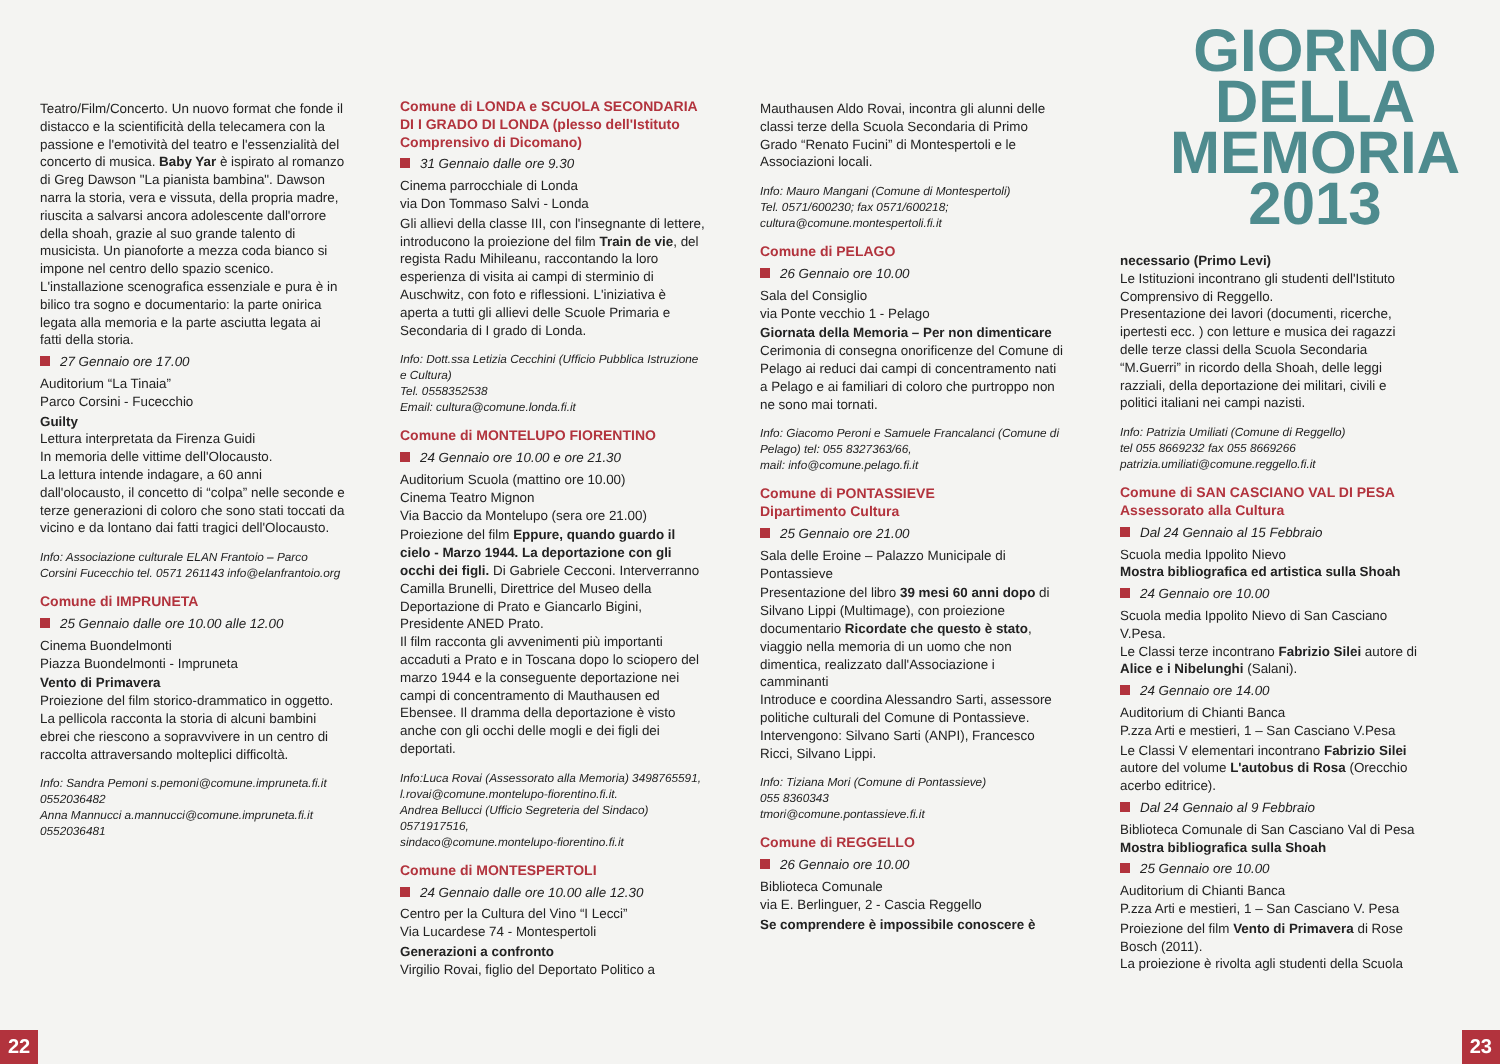GIORNO
DELLA
MEMORIA
2013
Teatro/Film/Concerto. Un nuovo format che fonde il distacco e la scientificità della telecamera con la passione e l'emotività del teatro e l'essenzialità del concerto di musica. Baby Yar è ispirato al romanzo di Greg Dawson "La pianista bambina". Dawson narra la storia, vera e vissuta, della propria madre, riuscita a salvarsi ancora adolescente dall'orrore della shoah, grazie al suo grande talento di musicista. Un pianoforte a mezza coda bianco si impone nel centro dello spazio scenico. L'installazione scenografica essenziale e pura è in bilico tra sogno e documentario: la parte onirica legata alla memoria e la parte asciutta legata ai fatti della storia.
27 Gennaio ore 17.00
Auditorium “La Tinaia”
Parco Corsini - Fucecchio
Guilty
Lettura interpretata da Firenza Guidi
In memoria delle vittime dell'Olocausto.
La lettura intende indagare, a 60 anni dall'olocausto, il concetto di “colpa” nelle seconde e terze generazioni di coloro che sono stati toccati da vicino e da lontano dai fatti tragici dell'Olocausto.
Info: Associazione culturale ELAN Frantoio – Parco Corsini Fucecchio tel. 0571 261143 info@elanfrantoio.org
Comune di IMPRUNETA
25 Gennaio dalle ore 10.00 alle 12.00
Cinema Buondelmonti
Piazza Buondelmonti - Impruneta
Vento di Primavera
Proiezione del film storico-drammatico in oggetto.
La pellicola racconta la storia di alcuni bambini ebrei che riescono a sopravvivere in un centro di raccolta attraversando molteplici difficoltà.
Info: Sandra Pemoni s.pemoni@comune.impruneta.fi.it 0552036482
Anna Mannucci a.mannucci@comune.impruneta.fi.it 0552036481
Comune di LONDA e SCUOLA SECONDARIA DI I GRADO DI LONDA (plesso dell'Istituto Comprensivo di Dicomano)
31 Gennaio dalle ore 9.30
Cinema parrocchiale di Londa
via Don Tommaso Salvi - Londa
Gli allievi della classe III, con l'insegnante di lettere, introducono la proiezione del film Train de vie, del regista Radu Mihileanu, raccontando la loro esperienza di visita ai campi di sterminio di Auschwitz, con foto e riflessioni. L'iniziativa è aperta a tutti gli allievi delle Scuole Primaria e Secondaria di I grado di Londa.
Info: Dott.ssa Letizia Cecchini (Ufficio Pubblica Istruzione e Cultura)
Tel. 0558352538
Email: cultura@comune.londa.fi.it
Comune di MONTELUPO FIORENTINO
24 Gennaio ore 10.00 e ore 21.30
Auditorium Scuola (mattino ore 10.00)
Cinema Teatro Mignon
Via Baccio da Montelupo (sera ore 21.00)
Proiezione del film Eppure, quando guardo il cielo - Marzo 1944. La deportazione con gli occhi dei figli. Di Gabriele Cecconi. Interverranno Camilla Brunelli, Direttrice del Museo della Deportazione di Prato e Giancarlo Bigini, Presidente ANED Prato.
Il film racconta gli avvenimenti più importanti accaduti a Prato e in Toscana dopo lo sciopero del marzo 1944 e la conseguente deportazione nei campi di concentramento di Mauthausen ed Ebensee. Il dramma della deportazione è visto anche con gli occhi delle mogli e dei figli dei deportati.
Info:Luca Rovai (Assessorato alla Memoria) 3498765591, l.rovai@comune.montelupo-fiorentino.fi.it.
Andrea Bellucci (Ufficio Segreteria del Sindaco) 0571917516,
sindaco@comune.montelupo-fiorentino.fi.it
Comune di MONTESPERTOLI
24 Gennaio dalle ore 10.00 alle 12.30
Centro per la Cultura del Vino “I Lecci”
Via Lucardese 74 - Montespertoli
Generazioni a confronto
Virgilio Rovai, figlio del Deportato Politico a
Mauthausen Aldo Rovai, incontra gli alunni delle classi terze della Scuola Secondaria di Primo Grado “Renato Fucini” di Montespertoli e le Associazioni locali.
Info: Mauro Mangani (Comune di Montespertoli)
Tel. 0571/600230; fax 0571/600218;
cultura@comune.montespertoli.fi.it
Comune di PELAGO
26 Gennaio ore 10.00
Sala del Consiglio
via Ponte vecchio 1 - Pelago
Giornata della Memoria – Per non dimenticare
Cerimonia di consegna onorificenze del Comune di Pelago ai reduci dai campi di concentramento nati a Pelago e ai familiari di coloro che purtroppo non ne sono mai tornati.
Info: Giacomo Peroni e Samuele Francalanci (Comune di Pelago) tel: 055 8327363/66,
mail: info@comune.pelago.fi.it
Comune di PONTASSIEVE
Dipartimento Cultura
25 Gennaio ore 21.00
Sala delle Eroine – Palazzo Municipale di Pontassieve
Presentazione del libro 39 mesi 60 anni dopo di Silvano Lippi (Multimage), con proiezione documentario Ricordate che questo è stato, viaggio nella memoria di un uomo che non dimentica, realizzato dall'Associazione i camminanti
Introduce e coordina Alessandro Sarti, assessore politiche culturali del Comune di Pontassieve.
Intervengono: Silvano Sarti (ANPI), Francesco Ricci, Silvano Lippi.
Info: Tiziana Mori (Comune di Pontassieve)
055 8360343
tmori@comune.pontassieve.fi.it
Comune di REGGELLO
26 Gennaio ore 10.00
Biblioteca Comunale
via E. Berlinguer, 2 - Cascia Reggello
Se comprendere è impossibile conoscere è
necessario (Primo Levi)
Le Istituzioni incontrano gli studenti dell'Istituto Comprensivo di Reggello.
Presentazione dei lavori (documenti, ricerche, ipertesti ecc. ) con letture e musica dei ragazzi delle terze classi della Scuola Secondaria “M.Guerri” in ricordo della Shoah, delle leggi razziali, della deportazione dei militari, civili e politici italiani nei campi nazisti.
Info: Patrizia Umiliati (Comune di Reggello)
tel 055 8669232 fax 055 8669266
patrizia.umiliati@comune.reggello.fi.it
Comune di SAN CASCIANO VAL DI PESA Assessorato alla Cultura
Dal 24 Gennaio al 15 Febbraio
Scuola media Ippolito Nievo
Mostra bibliografica ed artistica sulla Shoah
24 Gennaio ore 10.00
Scuola media Ippolito Nievo di San Casciano V.Pesa.
Le Classi terze incontrano Fabrizio Silei autore di Alice e i Nibelunghi (Salani).
24 Gennaio ore 14.00
Auditorium di Chianti Banca
P.zza Arti e mestieri, 1 – San Casciano V.Pesa
Le Classi V elementari incontrano Fabrizio Silei autore del volume L'autobus di Rosa (Orecchio acerbo editrice).
Dal 24 Gennaio al 9 Febbraio
Biblioteca Comunale di San Casciano Val di Pesa
Mostra bibliografica sulla Shoah
25 Gennaio ore 10.00
Auditorium di Chianti Banca
P.zza Arti e mestieri, 1 – San Casciano V. Pesa
Proiezione del film Vento di Primavera di Rose Bosch (2011).
La proiezione è rivolta agli studenti della Scuola
22 23